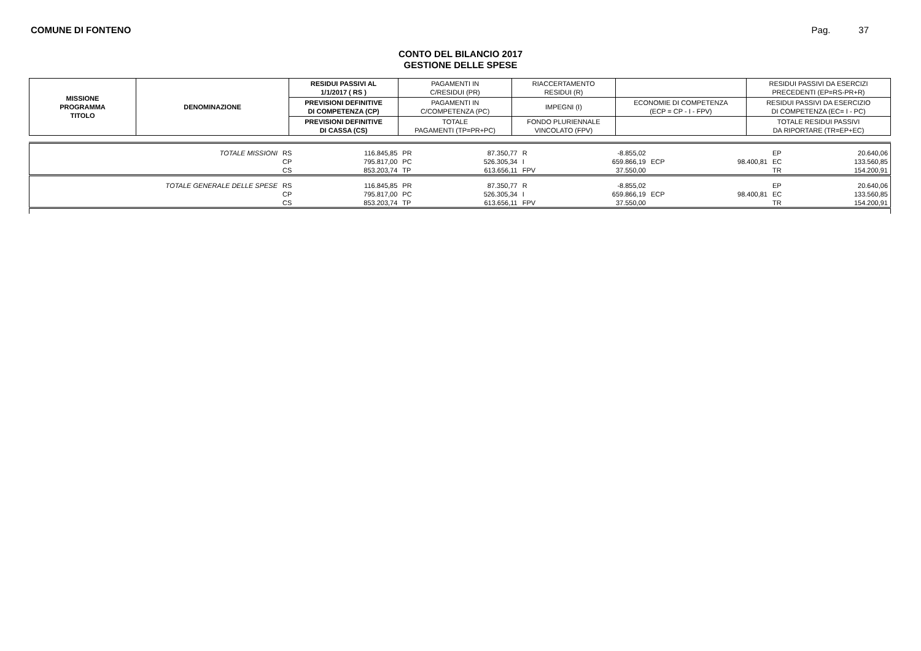COMUNE DI FONTENO Pag. 37
CONTO DEL BILANCIO 2017
GESTIONE DELLE SPESE
| MISSIONE PROGRAMMA TITOLO | DENOMINAZIONE | RESIDUI PASSIVI AL 1/1/2017 ( RS ) | PAGAMENTI IN C/RESIDUI (PR) | RIACCERTAMENTO RESIDUI (R) | | RESIDUI PASSIVI DA ESERCIZI PRECEDENTI (EP=RS-PR+R) |
| --- | --- | --- | --- | --- | --- | --- |
| | | PREVISIONI DEFINITIVE DI COMPETENZA (CP) | PAGAMENTI IN C/COMPETENZA (PC) | IMPEGNI (I) | ECONOMIE DI COMPETENZA (ECP = CP - I - FPV) | RESIDUI PASSIVI DA ESERCIZIO DI COMPETENZA (EC= I - PC) |
| | | PREVISIONI DEFINITIVE DI CASSA (CS) | TOTALE PAGAMENTI (TP=PR+PC) | FONDO PLURIENNALE VINCOLATO (FPV) | | TOTALE RESIDUI PASSIVI DA RIPORTARE (TR=EP+EC) |
| TOTALE MISSIONI | RS | 116.845,85 | PR | 87.350,77 | R | -8.855,02 | | | EP | 20.640,06 |
| | CP | 795.817,00 | PC | 526.305,34 | I | 659.866,19 | ECP | 98.400,81 | EC | 133.560,85 |
| | CS | 853.203,74 | TP | 613.656,11 | FPV | 37.550,00 | | | TR | 154.200,91 |
| TOTALE GENERALE DELLE SPESE | RS | 116.845,85 | PR | 87.350,77 | R | -8.855,02 | | | EP | 20.640,06 |
| | CP | 795.817,00 | PC | 526.305,34 | I | 659.866,19 | ECP | 98.400,81 | EC | 133.560,85 |
| | CS | 853.203,74 | TP | 613.656,11 | FPV | 37.550,00 | | | TR | 154.200,91 |